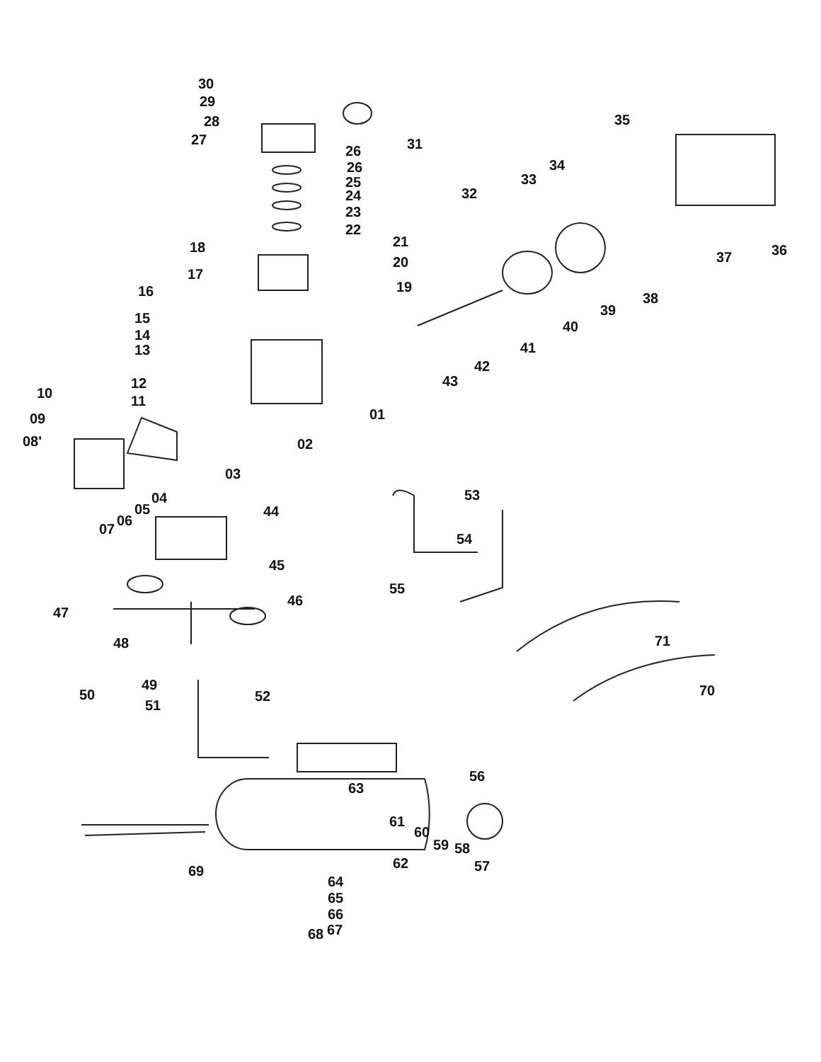30
29
28
27
31
35
26
26
25
24
23
22
34
33
32
18
21
20
19
17
16
36
37
38
39
40
15
14
13
41
42
43
12
11
10
01
09
08'
02
03
04
05
06
07
53
44
54
45
55
46
47
48
71
49
70
50
52
51
56
63
61
60
59
58
62
57
69
64
65
66
68
67